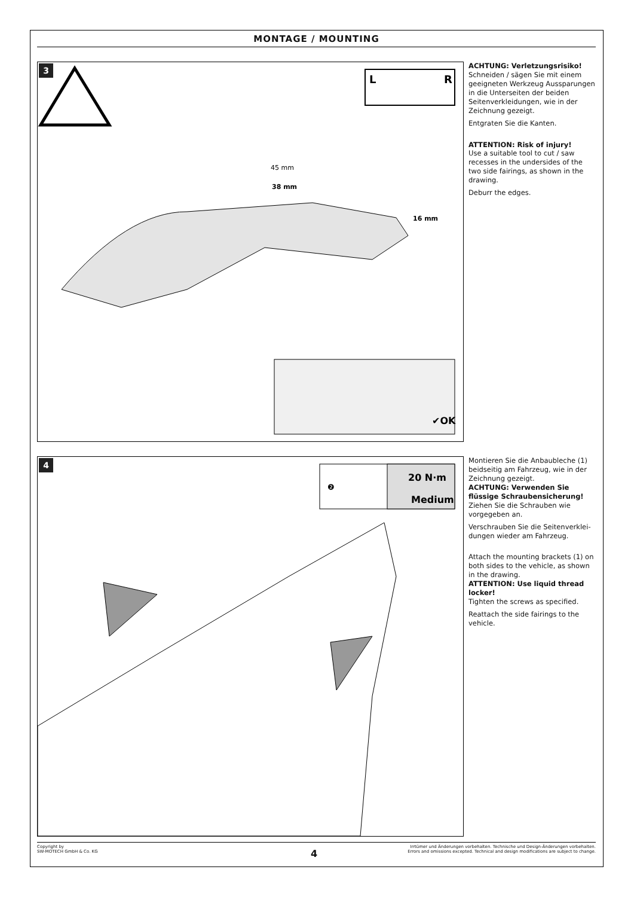MONTAGE / MOUNTING
3
L
R
45 mm
38 mm
16 mm
✔OK
ACHTUNG: Verletzungsrisiko!
Schneiden / sägen Sie mit einem geeigneten Werkzeug Ausspa­rungen in die Unterseiten der beiden Seitenverkleidungen, wie in der Zeichnung gezeigt.
Entgraten Sie die Kanten.
ATTENTION: Risk of injury!
Use a suitable tool to cut / saw recesses in the undersides of the two side fairings, as shown in the drawing.
Deburr the edges.
4
20 N·m
Medium
❷
Montieren Sie die Anbaubleche (1) beidseitig am Fahrzeug, wie in der Zeichnung gezeigt.
ACHTUNG: Verwenden Sie flüssige Schraubensicherung!
Ziehen Sie die Schrauben wie vorgegeben an.
Verschrauben Sie die Seitenverklei­dungen wieder am Fahrzeug.
Attach the mounting brackets (1) on both sides to the vehicle, as shown in the drawing.
ATTENTION: Use liquid thread locker!
Tighten the screws as specified.
Reattach the side fairings to the vehicle.
Copyright by
SW-MOTECH GmbH & Co. KG
Irrtümer und Änderungen vorbehalten. Technische und Design-Änderungen vorbehalten.
Errors and omissions excepted. Technical and design modifications are subject to change.
4